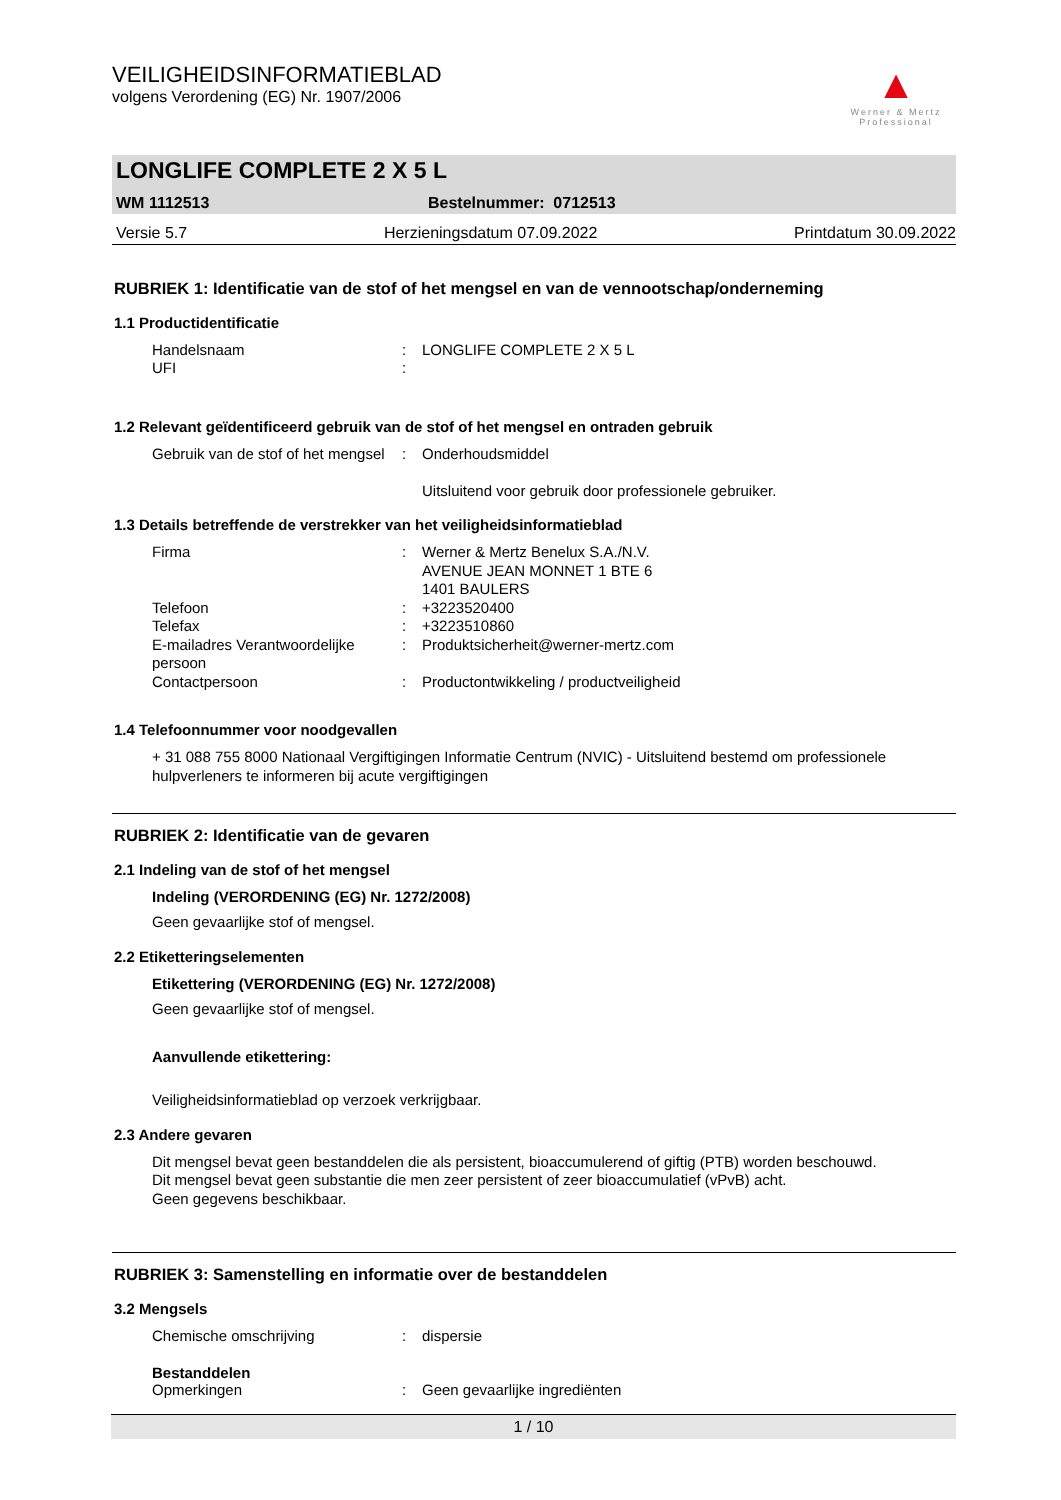▲
Werner & Mertz
Professional
VEILIGHEIDSINFORMATIEBLAD
volgens Verordening (EG) Nr. 1907/2006
LONGLIFE COMPLETE 2 X 5 L
WM 1112513 Bestelnummer: 0712513
Versie 5.7 Herzieningsdatum 07.09.2022 Printdatum 30.09.2022
RUBRIEK 1: Identificatie van de stof of het mengsel en van de vennootschap/onderneming
1.1 Productidentificatie
Handelsnaam: LONGLIFE COMPLETE 2 X 5 L
UFI:
1.2 Relevant geïdentificeerd gebruik van de stof of het mengsel en ontraden gebruik
Gebruik van de stof of het mengsel: Onderhoudsmiddel
Uitsluitend voor gebruik door professionele gebruiker.
1.3 Details betreffende de verstrekker van het veiligheidsinformatieblad
Firma: Werner & Mertz Benelux S.A./N.V.
AVENUE JEAN MONNET 1 BTE 6
1401 BAULERS
Telefoon: +3223520400
Telefax: +3223510860
E-mailadres Verantwoordelijke persoon: Produktsicherheit@werner-mertz.com
Contactpersoon: Productontwikkeling / productveiligheid
1.4 Telefoonnummer voor noodgevallen
+ 31 088 755 8000 Nationaal Vergiftigingen Informatie Centrum (NVIC) - Uitsluitend bestemd om professionele hulpverleners te informeren bij acute vergiftigingen
RUBRIEK 2: Identificatie van de gevaren
2.1 Indeling van de stof of het mengsel
Indeling (VERORDENING (EG) Nr. 1272/2008)
Geen gevaarlijke stof of mengsel.
2.2 Etiketteringselementen
Etikettering (VERORDENING (EG) Nr. 1272/2008)
Geen gevaarlijke stof of mengsel.
Aanvullende etikettering:
Veiligheidsinformatieblad op verzoek verkrijgbaar.
2.3 Andere gevaren
Dit mengsel bevat geen bestanddelen die als persistent, bioaccumulerend of giftig (PTB) worden beschouwd.
Dit mengsel bevat geen substantie die men zeer persistent of zeer bioaccumulatief (vPvB) acht.
Geen gegevens beschikbaar.
RUBRIEK 3: Samenstelling en informatie over de bestanddelen
3.2 Mengsels
Chemische omschrijving: dispersie
Bestanddelen
Opmerkingen: Geen gevaarlijke ingrediënten
1 / 10